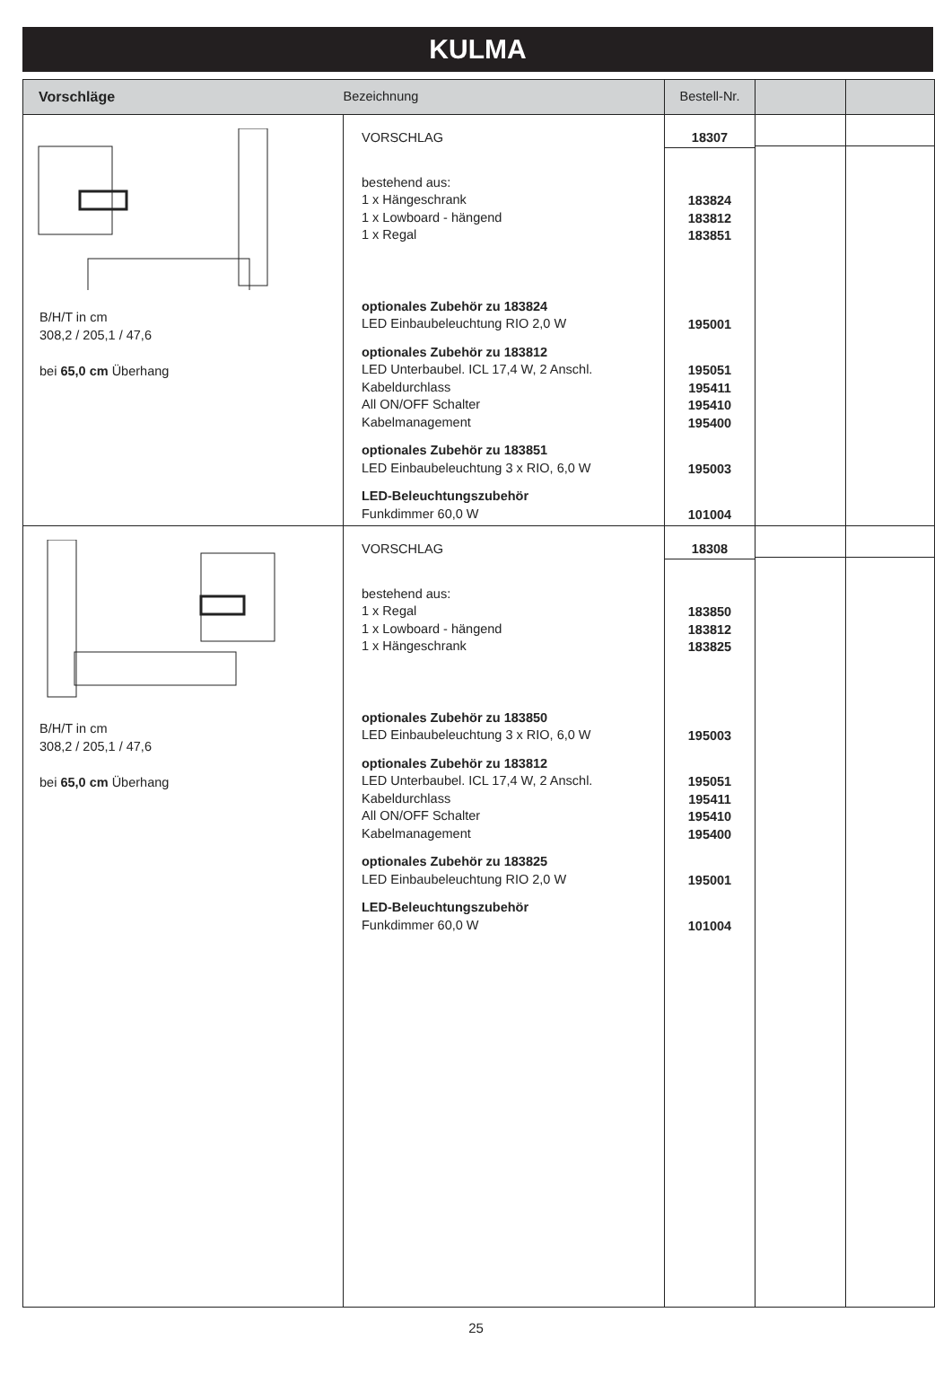KULMA
| Vorschläge | Bezeichnung | Bestell-Nr. | | |
| --- | --- | --- | --- | --- |
| B/H/T in cm 308,2 / 205,1 / 47,6 bei 65,0 cm Überhang | VORSCHLAG bestehend aus: 1 x Hängeschrank 1 x Lowboard - hängend 1 x Regal optionales Zubehör zu 183824 LED Einbaubeleuchtung RIO 2,0 W optionales Zubehör zu 183812 LED Unterbaubel. ICL 17,4 W, 2 Anschl. Kabeldurchlass All ON/OFF Schalter Kabelmanagement optionales Zubehör zu 183851 LED Einbaubeleuchtung 3 x RIO, 6,0 W LED-Beleuchtungszubehör Funkdimmer 60,0 W | 18307 183824 183812 183851 195001 195051 195411 195410 195400 195003 101004 | | |
| B/H/T in cm 308,2 / 205,1 / 47,6 bei 65,0 cm Überhang | VORSCHLAG bestehend aus: 1 x Regal 1 x Lowboard - hängend 1 x Hängeschrank optionales Zubehör zu 183850 LED Einbaubeleuchtung 3 x RIO, 6,0 W optionales Zubehör zu 183812 LED Unterbaubel. ICL 17,4 W, 2 Anschl. Kabeldurchlass All ON/OFF Schalter Kabelmanagement optionales Zubehör zu 183825 LED Einbaubeleuchtung RIO 2,0 W LED-Beleuchtungszubehör Funkdimmer 60,0 W | 18308 183850 183812 183825 195003 195051 195411 195410 195400 195001 101004 | | |
25